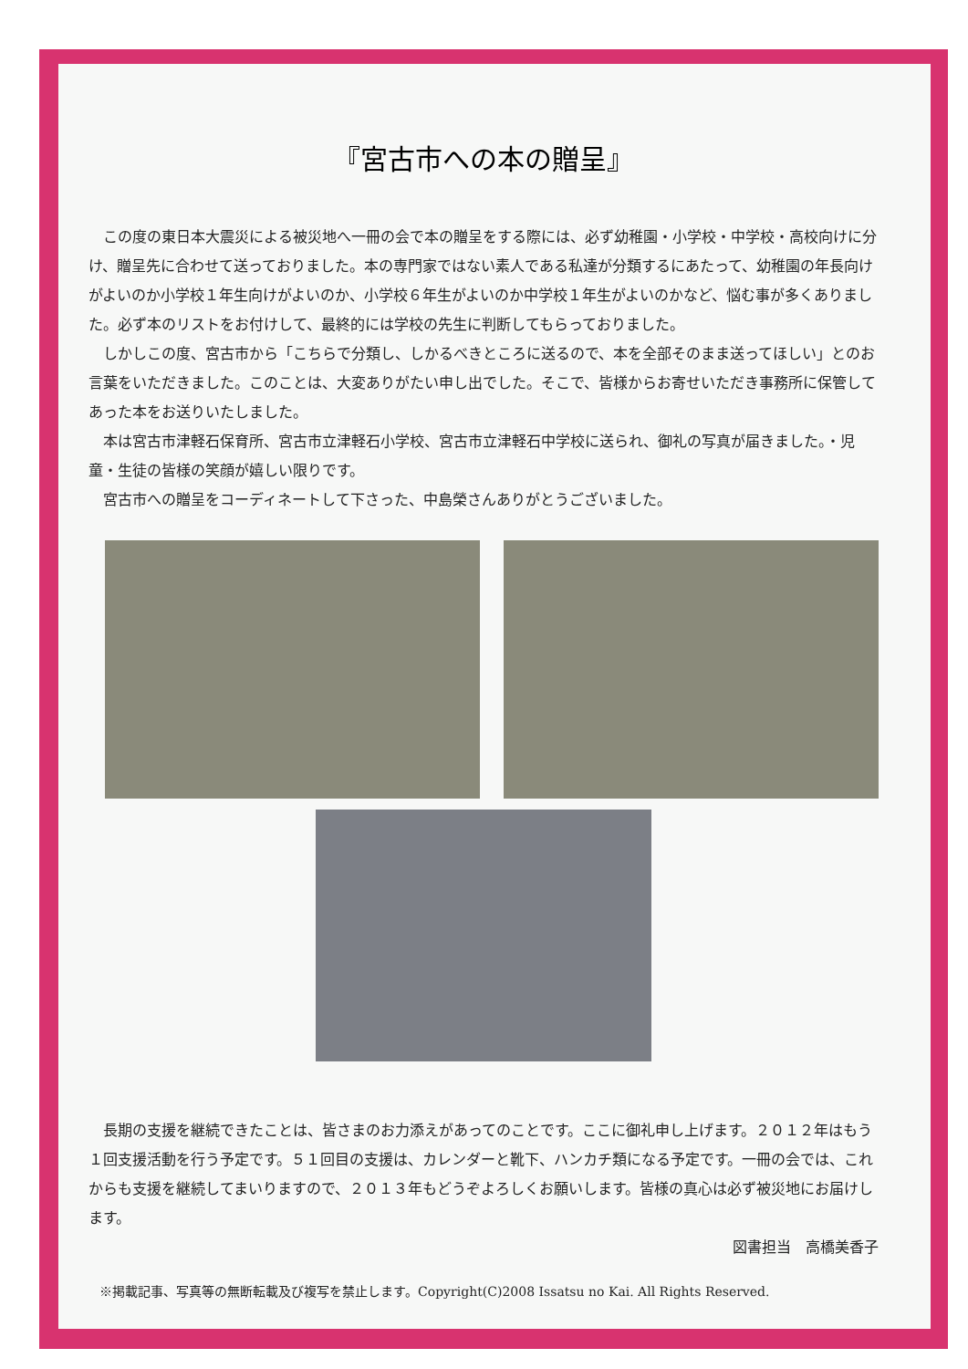『宮古市への本の贈呈』
この度の東日本大震災による被災地へ一冊の会で本の贈呈をする際には、必ず幼稚園・小学校・中学校・高校向けに分け、贈呈先に合わせて送っておりました。本の専門家ではない素人である私達が分類するにあたって、幼稚園の年長向けがよいのか小学校１年生向けがよいのか、小学校６年生がよいのか中学校１年生がよいのかなど、悩む事が多くありました。必ず本のリストをお付けして、最終的には学校の先生に判断してもらっておりました。
しかしこの度、宮古市から「こちらで分類し、しかるべきところに送るので、本を全部そのまま送ってほしい」とのお言葉をいただきました。このことは、大変ありがたい申し出でした。そこで、皆様からお寄せいただき事務所に保管してあった本をお送りいたしました。
本は宮古市津軽石保育所、宮古市立津軽石小学校、宮古市立津軽石中学校に送られ、御礼の写真が届きました。・児童・生徒の皆様の笑顔が嬉しい限りです。
宮古市への贈呈をコーディネートして下さった、中島榮さんありがとうございました。
長期の支援を継続できたことは、皆さまのお力添えがあってのことです。ここに御礼申し上げます。２０１２年はもう１回支援活動を行う予定です。５１回目の支援は、カレンダーと靴下、ハンカチ類になる予定です。一冊の会では、これからも支援を継続してまいりますので、２０１３年もどうぞよろしくお願いします。皆様の真心は必ず被災地にお届けします。
図書担当　高橋美香子
※掲載記事、写真等の無断転載及び複写を禁止します。Copyright(C)2008 Issatsu no Kai. All Rights Reserved.